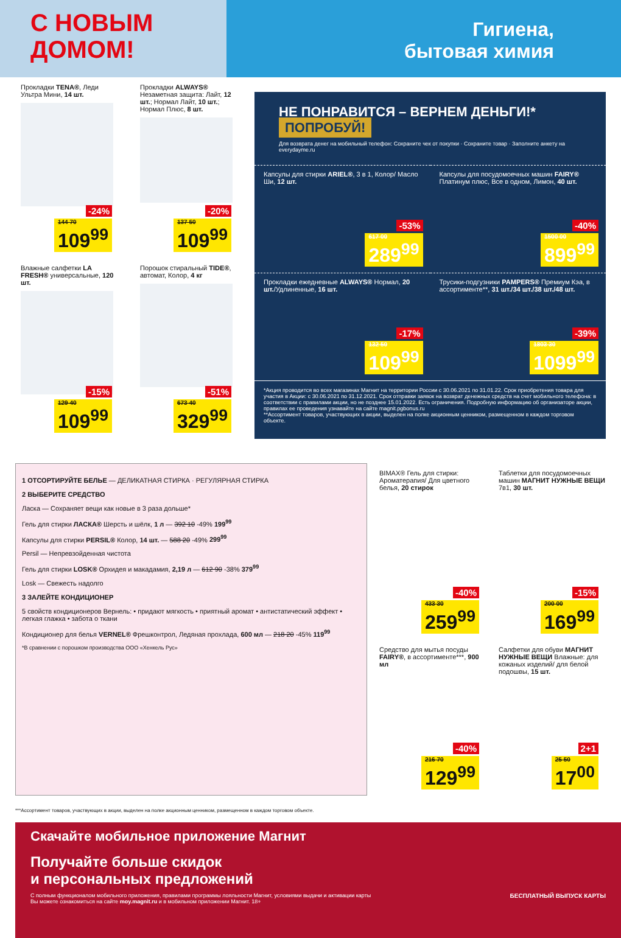С НОВЫМ
ДОМОМ!
Гигиена,
бытовая химия
Прокладки TENA®, Леди Ультра Мини, 14 шт.
-24%
144 70
109<sup>99</sup>
Прокладки ALWAYS® Незаметная защита: Лайт, 12 шт.; Нормал Лайт, 10 шт.; Нормал Плюс, 8 шт.
-20%
137 50
109<sup>99</sup>
Влажные салфетки LA FRESH® универсальные, 120 шт.
-15%
129 40
109<sup>99</sup>
Порошок стиральный TIDE®, автомат, Колор, 4 кг
-51%
673 40
329<sup>99</sup>
НЕ ПОНРАВИТСЯ – ВЕРНЕМ ДЕНЬГИ!* ПОПРОБУЙ!
Для возврата денег на мобильный телефон: Сохраните чек от покупки · Сохраните товар · Заполните анкету на everydayme.ru
Капсулы для стирки ARIEL®, 3 в 1, Колор/ Масло Ши, 12 шт.
-53%
617 00
289<sup>99</sup>
Капсулы для посудомоечных машин FAIRY® Платинум плюс, Все в одном, Лимон, 40 шт.
-40%
1500 00
899<sup>99</sup>
Прокладки ежедневные ALWAYS® Нормал, 20 шт./Удлиненные, 16 шт.
-17%
132 50
109<sup>99</sup>
Трусики-подгузники PAMPERS® Премиум Кэа, в ассортименте**, 31 шт./34 шт./38 шт./48 шт.
-39%
1803 30
1099<sup>99</sup>
*Акция проводится во всех магазинах Магнит на территории России с 30.06.2021 по 31.01.22. Срок приобретения товара для участия в Акции: с 30.06.2021 по 31.12.2021. Срок отправки заявок на возврат денежных средств на счет мобильного телефона: в соответствии с правилами акции, но не позднее 15.01.2022. Есть ограничения. Подробную информацию об организаторе акции, правилах ее проведения узнавайте на сайте magnit.pgbonus.ru
**Ассортимент товаров, участвующих в акции, выделен на полке акционным ценником, размещенном в каждом торговом объекте.
1 ОТСОРТИРУЙТЕ БЕЛЬЕ — ДЕЛИКАТНАЯ СТИРКА · РЕГУЛЯРНАЯ СТИРКА
2 ВЫБЕРИТЕ СРЕДСТВО
Ласка — Сохраняет вещи как новые в 3 раза дольше*
Гель для стирки ЛАСКА® Шерсть и шёлк, 1 л — 392 10 -49% 199<sup>99</sup>
Капсулы для стирки PERSIL® Колор, 14 шт. — 588 20 -49% 299<sup>99</sup>
Persil — Непревзойденная чистота
Гель для стирки LOSK® Орхидея и макадамия, 2,19 л — 612 90 -38% 379<sup>99</sup>
Losk — Свежесть надолго
3 ЗАЛЕЙТЕ КОНДИЦИОНЕР
5 свойств кондиционеров Вернель: • придают мягкость • приятный аромат • антистатический эффект • легкая глажка • забота о ткани
Кондиционер для белья VERNEL® Фрешконтрол, Ледяная прохлада, 600 мл — 218 20 -45% 119<sup>99</sup>
*В сравнении с порошком производства ООО «Хенкель Рус»
BIMAX® Гель для стирки: Ароматерапия/ Для цветного белья, 20 стирок
-40%
433 30
259<sup>99</sup>
Таблетки для посудомоечных машин МАГНИТ НУЖНЫЕ ВЕЩИ 7в1, 30 шт.
-15%
200 00
169<sup>99</sup>
Средство для мытья посуды FAIRY®, в ассортименте***, 900 мл
-40%
216 70
129<sup>99</sup>
Салфетки для обуви МАГНИТ НУЖНЫЕ ВЕЩИ Влажные: для кожаных изделий/ для белой подошвы, 15 шт.
2+1
25 50
17<sup>00</sup>
***Ассортимент товаров, участвующих в акции, выделен на полке акционным ценником, размещенном в каждом торговом объекте.
Скачайте мобильное приложение Магнит
Получайте больше скидок
и персональных предложений
С полным функционалом мобильного приложения, правилами программы лояльности Магнит, условиями выдачи и активации карты Вы можете ознакомиться на сайте moy.magnit.ru и в мобильном приложении Магнит. 18+
БЕСПЛАТНЫЙ ВЫПУСК КАРТЫ